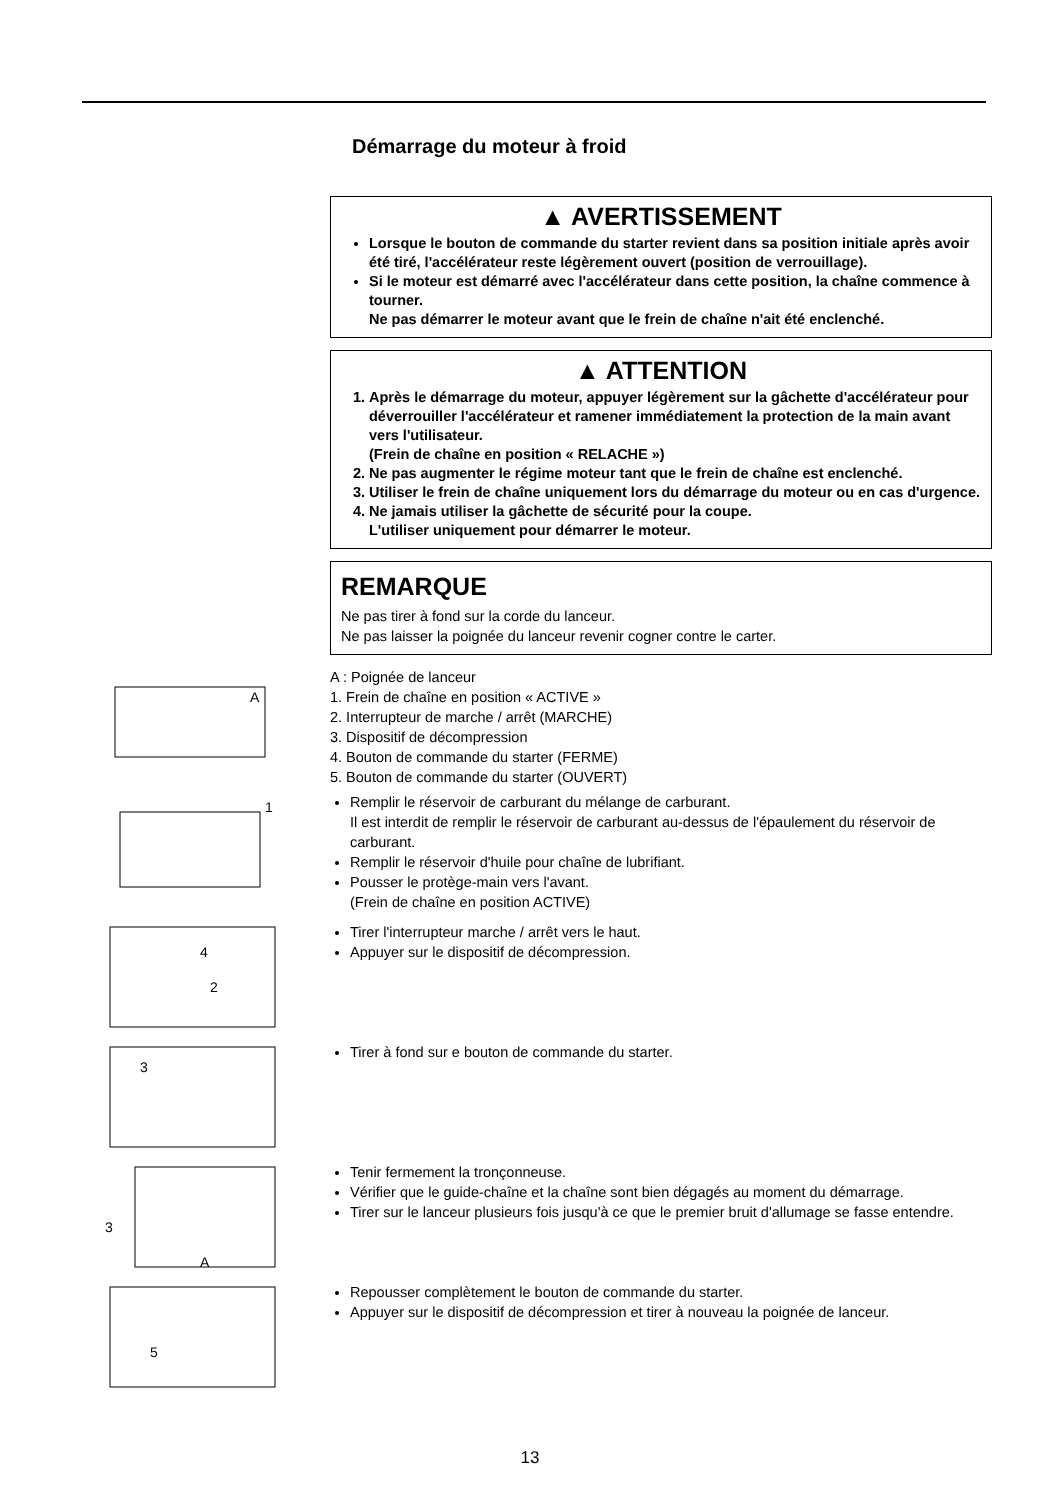Démarrage du moteur à froid
▲ AVERTISSEMENT
Lorsque le bouton de commande du starter revient dans sa position initiale après avoir été tiré, l'accélérateur reste légèrement ouvert (position de verrouillage).
Si le moteur est démarré avec l'accélérateur dans cette position, la chaîne commence à tourner.
Ne pas démarrer le moteur avant que le frein de chaîne n'ait été enclenché.
▲ ATTENTION
1. Après le démarrage du moteur, appuyer légèrement sur la gâchette d'accélérateur pour déverrouiller l'accélérateur et ramener immédiatement la protection de la main avant vers l'utilisateur.
(Frein de chaîne en position « RELACHE »)
2. Ne pas augmenter le régime moteur tant que le frein de chaîne est enclenché.
3. Utiliser le frein de chaîne uniquement lors du démarrage du moteur ou en cas d'urgence.
4. Ne jamais utiliser la gâchette de sécurité pour la coupe.
L'utiliser uniquement pour démarrer le moteur.
REMARQUE
Ne pas tirer à fond sur la corde du lanceur.
Ne pas laisser la poignée du lanceur revenir cogner contre le carter.
A
A : Poignée de lanceur
1. Frein de chaîne en position « ACTIVE »
2. Interrupteur de marche / arrêt (MARCHE)
3. Dispositif de décompression
4. Bouton de commande du starter (FERME)
5. Bouton de commande du starter (OUVERT)
1
Remplir le réservoir de carburant du mélange de carburant.
Il est interdit de remplir le réservoir de carburant au-dessus de l'épaulement du réservoir de carburant.
Remplir le réservoir d'huile pour chaîne de lubrifiant.
Pousser le protège-main vers l'avant.
(Frein de chaîne en position ACTIVE)
4
2
Tirer l'interrupteur marche / arrêt vers le haut.
Appuyer sur le dispositif de décompression.
3
Tirer à fond sur e bouton de commande du starter.
3
A
Tenir fermement la tronçonneuse.
Vérifier que le guide-chaîne et la chaîne sont bien dégagés au moment du démarrage.
Tirer sur le lanceur plusieurs fois jusqu'à ce que le premier bruit d'allumage se fasse entendre.
5
Repousser complètement le bouton de commande du starter.
Appuyer sur le dispositif de décompression et tirer à nouveau la poignée de lanceur.
13